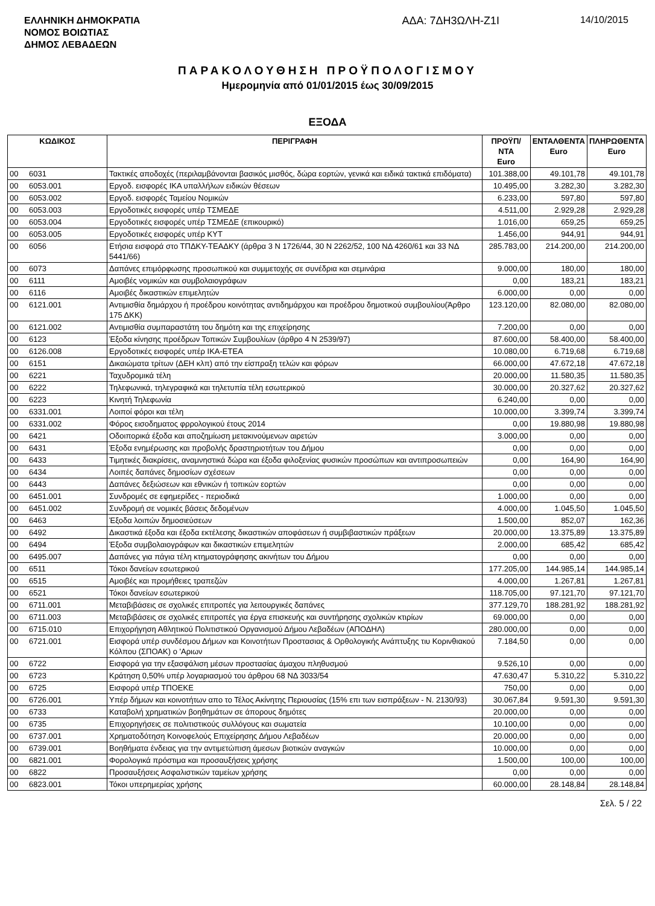ΕΛΛΗΝΙΚΗ ΔΗΜΟΚΡΑΤΙΑ
ΝΟΜΟΣ ΒΟΙΩΤΙΑΣ
ΔΗΜΟΣ ΛΕΒΑΔΕΩΝ
ΑΔΑ: 7ΔΗ3ΩΛΗ-Ζ1Ι 14/10/2015
ΠΑΡΑΚΟΛΟΥΘΗΣΗ ΠΡΟΫΠΟΛΟΓΙΣΜΟΥ
Ημερομηνία από 01/01/2015 έως 30/09/2015
ΕΞΟΔΑ
| ΚΩΔΙΚΟΣ | | ΠΕΡΙΓΡΑΦΗ | ΠΡΟΫΠ/ΝΤΑ Euro | ΕΝΤΑΛΘΕΝΤΑ Euro | ΠΛΗΡΩΘΕΝΤΑ Euro |
| --- | --- | --- | --- | --- | --- |
| 00 | 6031 | Τακτικές αποδοχές (περιλαμβάνονται βασικός μισθός, δώρα εορτών, γενικά και ειδικά τακτικά επιδόματα) | 101.388,00 | 49.101,78 | 49.101,78 |
| 00 | 6053.001 | Εργοδ. εισφορές ΙΚΑ υπαλλήλων ειδικών θέσεων | 10.495,00 | 3.282,30 | 3.282,30 |
| 00 | 6053.002 | Εργοδ. εισφορές Ταμείου Νομικών | 6.233,00 | 597,80 | 597,80 |
| 00 | 6053.003 | Εργοδοτικές εισφορές υπέρ ΤΣΜΕΔΕ | 4.511,00 | 2.929,28 | 2.929,28 |
| 00 | 6053.004 | Εργοδοτικές εισφορές υπέρ ΤΣΜΕΔΕ (επικουρικό) | 1.016,00 | 659,25 | 659,25 |
| 00 | 6053.005 | Εργοδοτικές εισφορές υπέρ ΚΥΤ | 1.456,00 | 944,91 | 944,91 |
| 00 | 6056 | Ετήσια εισφορά στο ΤΠΔΚΥ-ΤΕΑΔΚΥ (άρθρα 3 Ν 1726/44, 30 Ν 2262/52, 100 ΝΔ 4260/61 και 33 ΝΔ 5441/66) | 285.783,00 | 214.200,00 | 214.200,00 |
| 00 | 6073 | Δαπάνες επιμόρφωσης προσωπικού και συμμετοχής σε συνέδρια και σεμινάρια | 9.000,00 | 180,00 | 180,00 |
| 00 | 6111 | Αμοιβές νομικών και συμβολαιογράφων | 0,00 | 183,21 | 183,21 |
| 00 | 6116 | Αμοιβές δικαστικών επιμελητών | 6.000,00 | 0,00 | 0,00 |
| 00 | 6121.001 | Αντιμισθία δημάρχου ή προέδρου κοινότητας αντιδημάρχου και προέδρου δημοτικού συμβουλίου(Άρθρο 175 ΔΚΚ) | 123.120,00 | 82.080,00 | 82.080,00 |
| 00 | 6121.002 | Αντιμισθία συμπαραστάτη του δημότη και της επιχείρησης | 7.200,00 | 0,00 | 0,00 |
| 00 | 6123 | Έξοδα κίνησης προέδρων Τοπικών Συμβουλίων (άρθρο 4 Ν 2539/97) | 87.600,00 | 58.400,00 | 58.400,00 |
| 00 | 6126.008 | Εργοδοτικές εισφορές υπέρ ΙΚΑ-ΕΤΕΑ | 10.080,00 | 6.719,68 | 6.719,68 |
| 00 | 6151 | Δικαιώματα τρίτων (ΔΕΗ κλπ) από την είσπραξη τελών και φόρων | 66.000,00 | 47.672,18 | 47.672,18 |
| 00 | 6221 | Ταχυδρομικά τέλη | 20.000,00 | 11.580,35 | 11.580,35 |
| 00 | 6222 | Τηλεφωνικά, τηλεγραφικά και τηλετυπία τέλη εσωτερικού | 30.000,00 | 20.327,62 | 20.327,62 |
| 00 | 6223 | Κινητή Τηλεφωνία | 6.240,00 | 0,00 | 0,00 |
| 00 | 6331.001 | Λοιποί φόροι και τέλη | 10.000,00 | 3.399,74 | 3.399,74 |
| 00 | 6331.002 | Φόρος εισοδηματος φρρολογικού έτους 2014 | 0,00 | 19.880,98 | 19.880,98 |
| 00 | 6421 | Οδοιπορικά έξοδα και αποζημίωση μετακινούμενων αιρετών | 3.000,00 | 0,00 | 0,00 |
| 00 | 6431 | Έξοδα ενημέρωσης και προβολής δραστηριοτήτων του Δήμου | 0,00 | 0,00 | 0,00 |
| 00 | 6433 | Τιμητικές διακρίσεις, αναμνηστικά δώρα και έξοδα φιλοξενίας φυσικών προσώπων και αντιπροσωπειών | 0,00 | 164,90 | 164,90 |
| 00 | 6434 | Λοιπές δαπάνες δημοσίων σχέσεων | 0,00 | 0,00 | 0,00 |
| 00 | 6443 | Δαπάνες δεξιώσεων και εθνικών ή τοπικών εορτών | 0,00 | 0,00 | 0,00 |
| 00 | 6451.001 | Συνδρομές σε εφημερίδες - περιοδικά | 1.000,00 | 0,00 | 0,00 |
| 00 | 6451.002 | Συνδρομή σε νομικές βάσεις δεδομένων | 4.000,00 | 1.045,50 | 1.045,50 |
| 00 | 6463 | Έξοδα λοιπών δημοσιεύσεων | 1.500,00 | 852,07 | 162,36 |
| 00 | 6492 | Δικαστικά έξοδα και έξοδα εκτέλεσης δικαστικών αποφάσεων ή συμβιβαστικών πράξεων | 20.000,00 | 13.375,89 | 13.375,89 |
| 00 | 6494 | Έξοδα συμβολαιογράφων και δικαστικών επιμελητών | 2.000,00 | 685,42 | 685,42 |
| 00 | 6495.007 | Δαπάνες για πάγια τέλη κτηματογράφησης ακινήτων του Δήμου | 0,00 | 0,00 | 0,00 |
| 00 | 6511 | Τόκοι δανείων εσωτερικού | 177.205,00 | 144.985,14 | 144.985,14 |
| 00 | 6515 | Αμοιβές και προμήθειες τραπεζών | 4.000,00 | 1.267,81 | 1.267,81 |
| 00 | 6521 | Τόκοι δανείων εσωτερικού | 118.705,00 | 97.121,70 | 97.121,70 |
| 00 | 6711.001 | Μεταβιβάσεις σε σχολικές επιτροπές για λειτουργικές δαπάνες | 377.129,70 | 188.281,92 | 188.281,92 |
| 00 | 6711.003 | Μεταβιβάσεις σε σχολικές επιτροπές για έργα επισκευής και συντήρησης σχολικών κτιρίων | 69.000,00 | 0,00 | 0,00 |
| 00 | 6715.010 | Επιχορήγηση Αθλητικού Πολιτιστικού Οργανισμού Δήμου Λεβαδέων (ΑΠΟΔΗΛ) | 280.000,00 | 0,00 | 0,00 |
| 00 | 6721.001 | Εισφορά υπέρ συνδέσμου Δήμων και Κοινοτήτων Προστασιας & Ορθολογικής Ανάπτυξης τιυ Κορινθιακού Κόλπου (ΣΠΟΑΚ) ο 'Αριων | 7.184,50 | 0,00 | 0,00 |
| 00 | 6722 | Εισφορά για την εξασφάλιση μέσων προστασίας άμαχου πληθυσμού | 9.526,10 | 0,00 | 0,00 |
| 00 | 6723 | Κράτηση 0,50% υπέρ λογαριασμού του άρθρου 68 ΝΔ 3033/54 | 47.630,47 | 5.310,22 | 5.310,22 |
| 00 | 6725 | Εισφορά υπέρ ΤΠΟΕΚΕ | 750,00 | 0,00 | 0,00 |
| 00 | 6726.001 | Υπέρ δήμων και κοινοτήτων απο το Τέλος Ακίνητης Περιουσίας (15% επι των εισπράξεων - Ν. 2130/93) | 30.067,84 | 9.591,30 | 9.591,30 |
| 00 | 6733 | Καταβολή χρηματικών βοηθημάτων σε άπορους δημότες | 20.000,00 | 0,00 | 0,00 |
| 00 | 6735 | Επιχορηγήσεις σε πολιτιστικούς συλλόγους και σωματεία | 10.100,00 | 0,00 | 0,00 |
| 00 | 6737.001 | Χρηματοδότηση Κοινοφελούς Επιχείρησης Δήμου Λεβαδέων | 20.000,00 | 0,00 | 0,00 |
| 00 | 6739.001 | Βοηθήματα ένδειας για την αντιμετώπιση άμεσων βιοτικών αναγκών | 10.000,00 | 0,00 | 0,00 |
| 00 | 6821.001 | Φορολογικά πρόστιμα και προσαυξήσεις χρήσης | 1.500,00 | 100,00 | 100,00 |
| 00 | 6822 | Προσαυξήσεις Ασφαλιστικών ταμείων χρήσης | 0,00 | 0,00 | 0,00 |
| 00 | 6823.001 | Τόκοι υπερημερίας χρήσης | 60.000,00 | 28.148,84 | 28.148,84 |
Σελ. 5 / 22